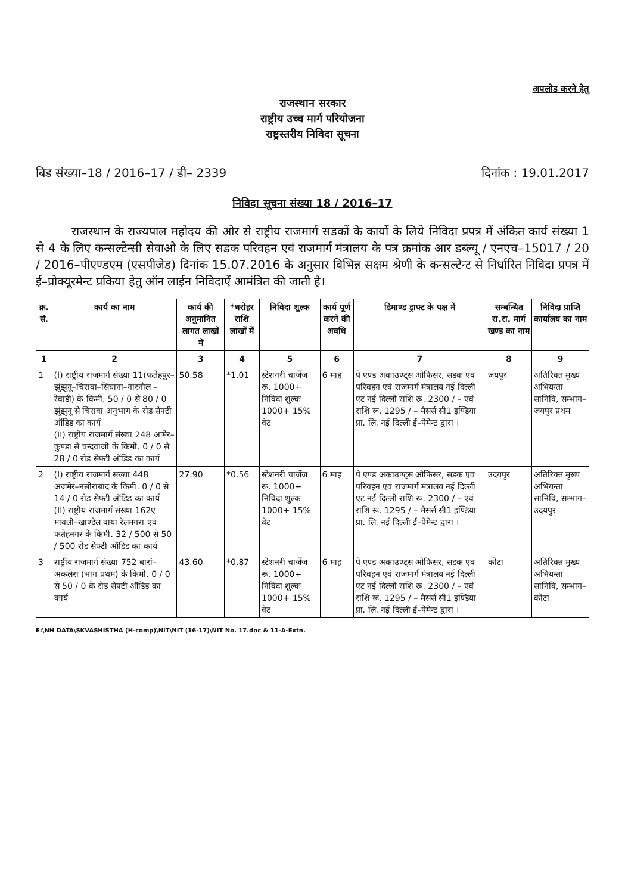अपलोड करने हेतु
राजस्थान सरकार
राष्ट्रीय उच्च मार्ग परियोजना
राष्ट्रस्तरीय निविदा सूचना
बिड संख्या–18 / 2016–17 / डी– 2339 दिनांक : 19.01.2017
निविदा सूचना संख्या 18 / 2016–17
राजस्थान के राज्यपाल महोदय की ओर से राष्ट्रीय राजमार्ग सडकों के कार्यो के लिये निविदा प्रपत्र में अंकित कार्य संख्या 1 से 4 के लिए कन्सल्टेन्सी सेवाओ के लिए सडक परिवहन एवं राजमार्ग मंत्रालय के पत्र क्रमांक आर डब्ल्यू / एनएच–15017 / 20 / 2016–पीएण्डएम (एसपीजेड) दिनांक 15.07.2016 के अनुसार विभिन्न सक्षम श्रेणी के कन्सल्टेन्ट से निर्धारित निविदा प्रपत्र में ई–प्रोक्यूरमेन्ट प्रकिया हेतु ऑन लाईन निविदाऐं आमंत्रित की जाती है।
| क्र. सं. | कार्य का नाम | कार्य की अनुमानित लागत लाखों में | *धरोहर राशि लाखों में | निविदा शुल्क | कार्य पूर्ण करने की अवधि | डिमाण्ड ड्राफ्ट के पक्ष में | सम्बन्धित रा.रा. मार्ग खण्ड का नाम | निविदा प्राप्ति कार्यालय का नाम |
| --- | --- | --- | --- | --- | --- | --- | --- | --- |
| 1 | 2 | 3 | 4 | 5 | 6 | 7 | 8 | 9 |
| 1 | (I) राष्ट्रीय राजमार्ग संख्या 11(फतेहपुर–झुंझुनू–चिरावा–सिंघाना–नारनौल – रेवाडी) के किमी. 50 / 0 से 80 / 0 झुंझुनू से चिरावा अनुभाग के रोड सेफ्टी ऑडिड का कार्य (II) राष्ट्रीय राजमार्ग संख्या 248 आमेर–कुण्डा से चन्दवाजी के किमी. 0 / 0 से 28 / 0 रोड सेफ्टी ऑडिड का कार्य | 50.58 | *1.01 | स्टेशनरी चार्जेज रू. 1000+ निविदा शुल्क 1000+ 15% वेट | 6 माह | पे एण्ड अकाउण्ट्स ओफिसर, सडक एव परिवहन एवं राजमार्ग मंत्रालय नई दिल्ली एट नई दिल्ली राशि रू. 2300 / – एवं राशि रू. 1295 / – मैसर्स सी1 इण्डिया प्रा. लि. नई दिल्ली ई–पेमेन्ट द्वारा । | जयपुर | अतिरिक्त मुख्य अभियन्ता सानिवि, सम्भाग–जयपुर प्रथम |
| 2 | (I) राष्ट्रीय राजमार्ग संख्या 448 अजमेर–नसीराबाद के किमी. 0 / 0 से 14 / 0 रोड सेफ्टी ऑडिड का कार्य (II) राष्ट्रीय राजमार्ग संख्या 162ए मावली–खाण्डेल वाया रेलमगरा एवं फतेहनगर के किमी. 32 / 500 से 50 / 500 रोड सेफ्टी ऑडिड का कार्य | 27.90 | *0.56 | स्टेशनरी चार्जेज रू. 1000+ निविदा शुल्क 1000+ 15% वेट | 6 माह | पे एण्ड अकाउण्ट्स ओफिसर, सडक एव परिवहन एवं राजमार्ग मंत्रालय नई दिल्ली एट नई दिल्ली राशि रू. 2300 / – एवं राशि रू. 1295 / – मैसर्स सी1 इण्डिया प्रा. लि. नई दिल्ली ई–पेमेन्ट द्वारा । | उदयपुर | अतिरिक्त मुख्य अभियन्ता सानिवि, सम्भाग–उदयपुर |
| 3 | राष्ट्रीय राजमार्ग संख्या 752 बारां–अकलेरा (भाग प्रथम) के किमी. 0 / 0 से 50 / 0 के रोड सेफ्टी ऑडिड का कार्य | 43.60 | *0.87 | स्टेशनरी चार्जेज रू. 1000+ निविदा शुल्क 1000+ 15% वेट | 6 माह | पे एण्ड अकाउण्ट्स ओफिसर, सडक एव परिवहन एवं राजमार्ग मंत्रालय नई दिल्ली एट नई दिल्ली राशि रू. 2300 / – एवं राशि रू. 1295 / – मैसर्स सी1 इण्डिया प्रा. लि. नई दिल्ली ई–पेमेन्ट द्वारा । | कोटा | अतिरिक्त मुख्य अभियन्ता सानिवि, सम्भाग–कोटा |
E:\NH DATA\SKVASHISTHA (H-comp)\NIT\NIT (16-17)\NIT No. 17.doc & 11-A-Extn.